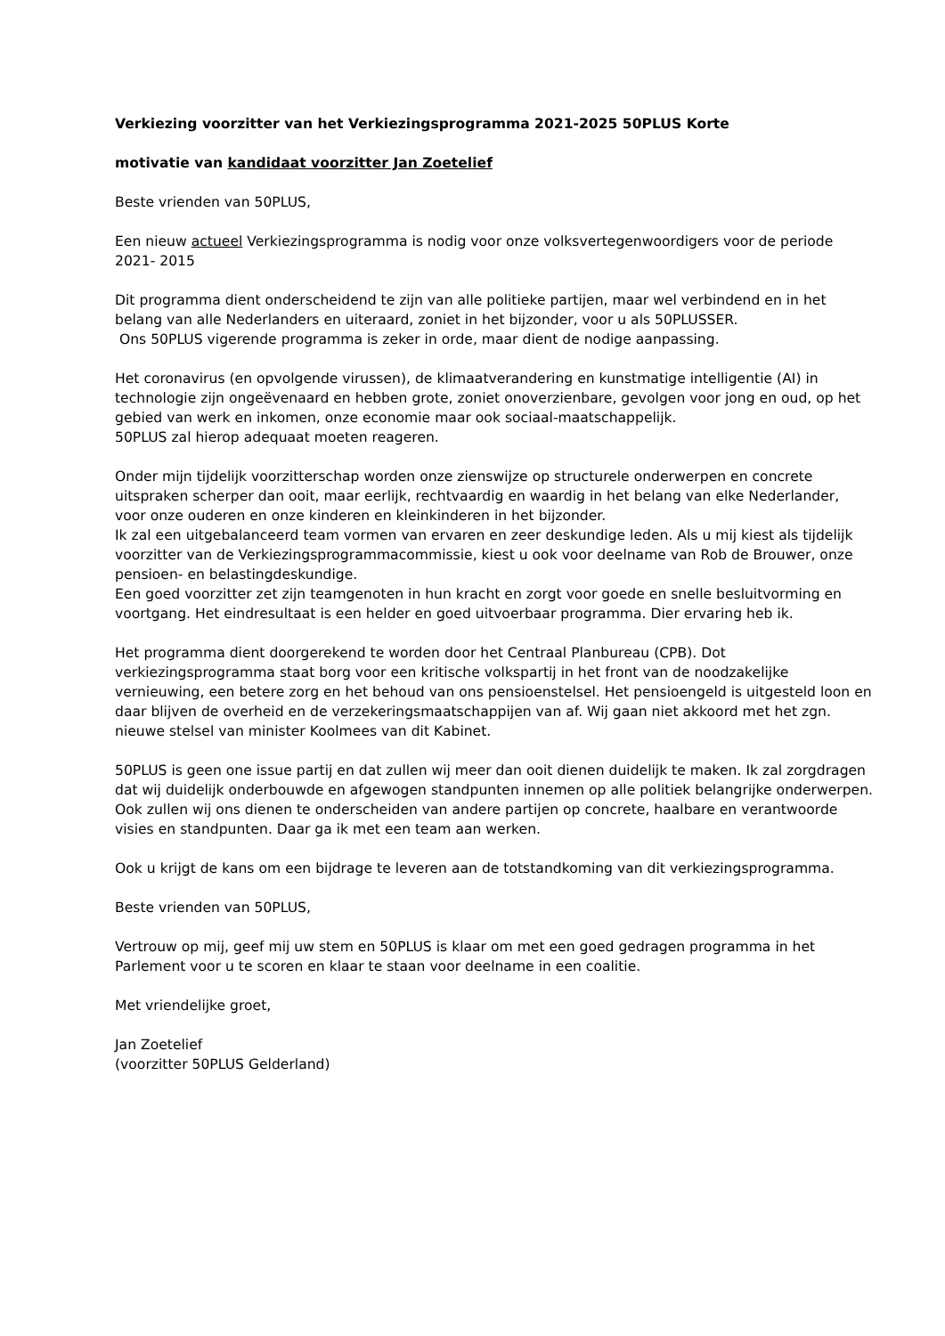Verkiezing voorzitter van het Verkiezingsprogramma 2021-2025 50PLUS Korte
motivatie van kandidaat voorzitter Jan Zoetelief
Beste vrienden van 50PLUS,
Een nieuw actueel Verkiezingsprogramma is nodig voor onze volksvertegenwoordigers voor de periode 2021- 2015
Dit programma dient onderscheidend te zijn van alle politieke partijen, maar wel verbindend en in het belang van alle Nederlanders en uiteraard, zoniet in het bijzonder, voor u als 50PLUSSER.
Ons 50PLUS vigerende programma is zeker in orde, maar dient de nodige aanpassing.
Het coronavirus (en opvolgende virussen), de klimaatverandering en kunstmatige intelligentie (AI) in technologie zijn ongeëvenaard en hebben grote, zoniet onoverzienbare, gevolgen voor jong en oud, op het gebied van werk en inkomen, onze economie maar ook sociaal-maatschappelijk.
50PLUS zal hierop adequaat moeten reageren.
Onder mijn tijdelijk voorzitterschap worden onze zienswijze op structurele onderwerpen en concrete uitspraken scherper dan ooit, maar eerlijk, rechtvaardig en waardig in het belang van elke Nederlander, voor onze ouderen en onze kinderen en kleinkinderen in het bijzonder.
Ik zal een uitgebalanceerd team vormen van ervaren en zeer deskundige leden. Als u mij kiest als tijdelijk voorzitter van de Verkiezingsprogrammacommissie, kiest u ook voor deelname van Rob de Brouwer, onze pensioen- en belastingdeskundige.
Een goed voorzitter zet zijn teamgenoten in hun kracht en zorgt voor goede en snelle besluitvorming en voortgang. Het eindresultaat is een helder en goed uitvoerbaar programma. Dier ervaring heb ik.
Het programma dient doorgerekend te worden door het Centraal Planbureau (CPB). Dot verkiezingsprogramma staat borg voor een kritische volkspartij in het front van de noodzakelijke vernieuwing, een betere zorg en het behoud van ons pensioenstelsel. Het pensioengeld is uitgesteld loon en daar blijven de overheid en de verzekeringsmaatschappijen van af. Wij gaan niet akkoord met het zgn. nieuwe stelsel van minister Koolmees van dit Kabinet.
50PLUS is geen one issue partij en dat zullen wij meer dan ooit dienen duidelijk te maken. Ik zal zorgdragen dat wij duidelijk onderbouwde en afgewogen standpunten innemen op alle politiek belangrijke onderwerpen.
Ook zullen wij ons dienen te onderscheiden van andere partijen op concrete, haalbare en verantwoorde visies en standpunten. Daar ga ik met een team aan werken.
Ook u krijgt de kans om een bijdrage te leveren aan de totstandkoming van dit verkiezingsprogramma.
Beste vrienden van 50PLUS,
Vertrouw op mij, geef mij uw stem en 50PLUS is klaar om met een goed gedragen programma in het Parlement voor u te scoren en klaar te staan voor deelname in een coalitie.
Met vriendelijke groet,
Jan Zoetelief
(voorzitter 50PLUS Gelderland)